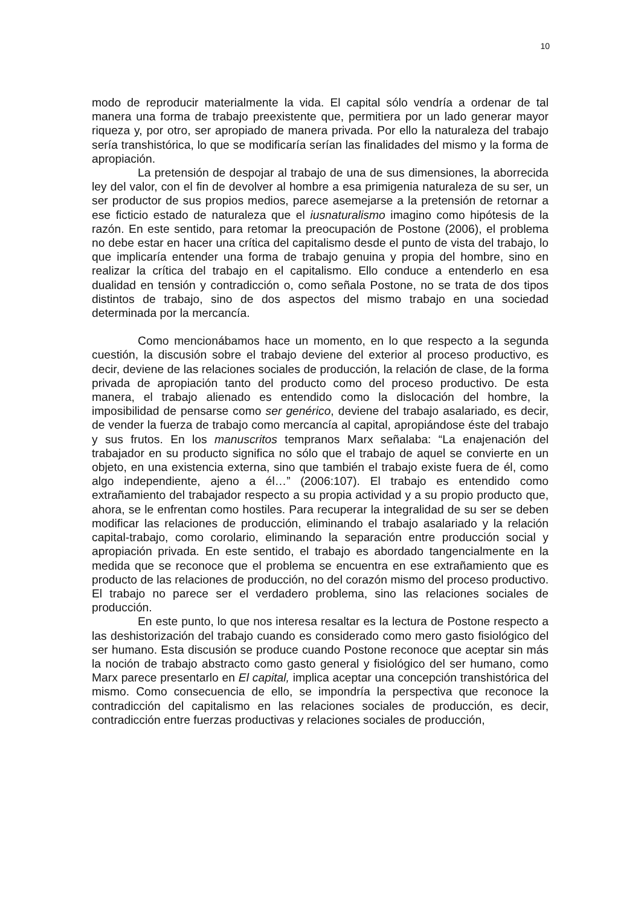10
modo de reproducir materialmente la vida. El capital sólo vendría a ordenar de tal manera una forma de trabajo preexistente que, permitiera por un lado generar mayor riqueza y, por otro, ser apropiado de manera privada. Por ello la naturaleza del trabajo sería transhistórica, lo que se modificaría serían las finalidades del mismo y la forma de apropiación.
La pretensión de despojar al trabajo de una de sus dimensiones, la aborrecida ley del valor, con el fin de devolver al hombre a esa primigenia naturaleza de su ser, un ser productor de sus propios medios, parece asemejarse a la pretensión de retornar a ese ficticio estado de naturaleza que el iusnaturalismo imagino como hipótesis de la razón. En este sentido, para retomar la preocupación de Postone (2006), el problema no debe estar en hacer una crítica del capitalismo desde el punto de vista del trabajo, lo que implicaría entender una forma de trabajo genuina y propia del hombre, sino en realizar la crítica del trabajo en el capitalismo. Ello conduce a entenderlo en esa dualidad en tensión y contradicción o, como señala Postone, no se trata de dos tipos distintos de trabajo, sino de dos aspectos del mismo trabajo en una sociedad determinada por la mercancía.
Como mencionábamos hace un momento, en lo que respecto a la segunda cuestión, la discusión sobre el trabajo deviene del exterior al proceso productivo, es decir, deviene de las relaciones sociales de producción, la relación de clase, de la forma privada de apropiación tanto del producto como del proceso productivo. De esta manera, el trabajo alienado es entendido como la dislocación del hombre, la imposibilidad de pensarse como ser genérico, deviene del trabajo asalariado, es decir, de vender la fuerza de trabajo como mercancía al capital, apropiándose éste del trabajo y sus frutos. En los manuscritos tempranos Marx señalaba: “La enajenación del trabajador en su producto significa no sólo que el trabajo de aquel se convierte en un objeto, en una existencia externa, sino que también el trabajo existe fuera de él, como algo independiente, ajeno a él…” (2006:107). El trabajo es entendido como extrañamiento del trabajador respecto a su propia actividad y a su propio producto que, ahora, se le enfrentan como hostiles. Para recuperar la integralidad de su ser se deben modificar las relaciones de producción, eliminando el trabajo asalariado y la relación capital-trabajo, como corolario, eliminando la separación entre producción social y apropiación privada. En este sentido, el trabajo es abordado tangencialmente en la medida que se reconoce que el problema se encuentra en ese extrañamiento que es producto de las relaciones de producción, no del corazón mismo del proceso productivo. El trabajo no parece ser el verdadero problema, sino las relaciones sociales de producción.
En este punto, lo que nos interesa resaltar es la lectura de Postone respecto a las deshistorización del trabajo cuando es considerado como mero gasto fisiológico del ser humano. Esta discusión se produce cuando Postone reconoce que aceptar sin más la noción de trabajo abstracto como gasto general y fisiológico del ser humano, como Marx parece presentarlo en El capital, implica aceptar una concepción transhistórica del mismo. Como consecuencia de ello, se impondría la perspectiva que reconoce la contradicción del capitalismo en las relaciones sociales de producción, es decir, contradicción entre fuerzas productivas y relaciones sociales de producción,